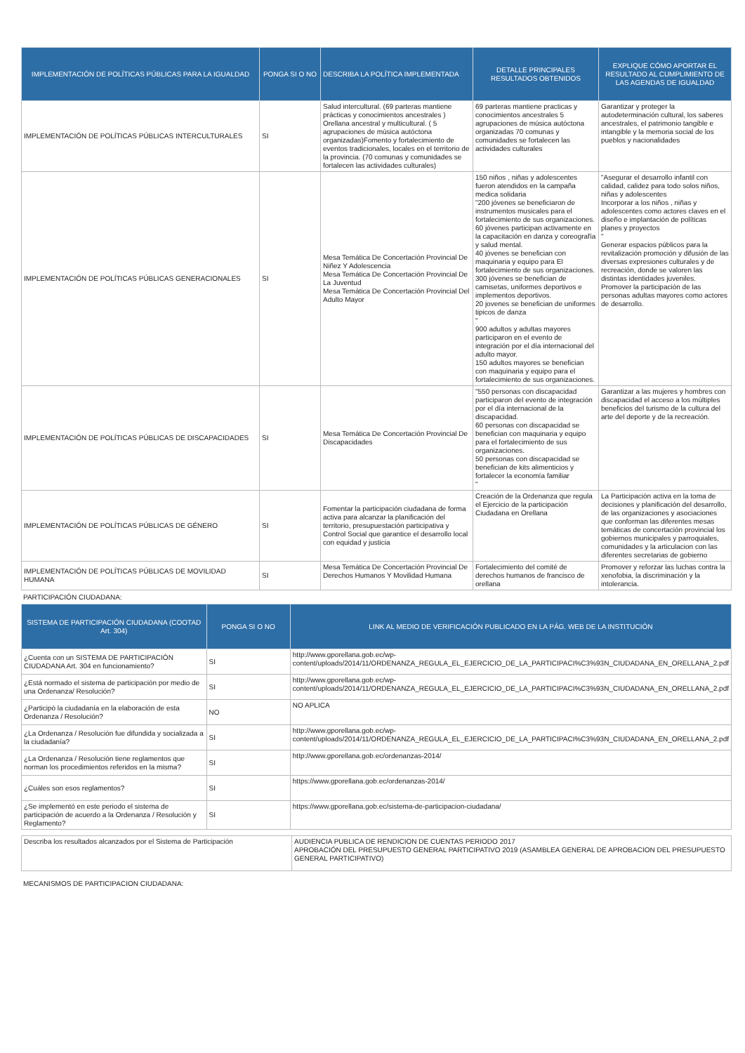| IMPLEMENTACIÓN DE POLÍTICAS PÚBLICAS PARA LA IGUALDAD | PONGA SI O NO | DESCRIBA LA POLÍTICA IMPLEMENTADA | DETALLE PRINCIPALES RESULTADOS OBTENIDOS | EXPLIQUE CÓMO APORTAR EL RESULTADO AL CUMPLIMIENTO DE LAS AGENDAS DE IGUALDAD |
| --- | --- | --- | --- | --- |
| IMPLEMENTACIÓN DE POLÍTICAS PÚBLICAS INTERCULTURALES | SI | Salud intercultural. (69 parteras mantiene prácticas y conocimientos ancestrales ) Orellana ancestral y multicultural. ( 5 agrupaciones de música autóctona organizadas)Fomento y fortalecimiento de eventos tradicionales, locales en el territorio de la provincia. (70 comunas y comunidades se fortalecen las actividades culturales) | 69 parteras mantiene practicas y conocimientos ancestrales 5 agrupaciones de música autóctona organizadas 70 comunas y comunidades se fortalecen las actividades culturales | Garantizar y proteger la autodeterminación cultural, los saberes ancestrales, el patrimonio tangible e intangible y la memoria social de los pueblos y nacionalidades |
| IMPLEMENTACIÓN DE POLÍTICAS PÚBLICAS GENERACIONALES | SI | Mesa Temática De Concertación Provincial De Niñez Y Adolescencia Mesa Temática De Concertación Provincial De La Juventud Mesa Temática De Concertación Provincial Del Adulto Mayor | 150 niños , niñas y adolescentes fueron atendidos en la campaña medica solidaria "200 jóvenes se beneficiaron de instrumentos musicales para el fortalecimiento de sus organizaciones. 60 jóvenes participan activamente en la capacitación en danza y coreografía y salud mental. 40 jóvenes se benefician con maquinaria y equipo para El fortalecimiento de sus organizaciones. 300 jóvenes se benefician de camisetas, uniformes deportivos e implementos deportivos. 20 jovenes se benefician de uniformes tipicos de danza " 900 adultos y adultas mayores participaron en el evento de integración por el día internacional del adulto mayor. 150 adultos mayores se benefician con maquinaria y equipo para el fortalecimiento de sus organizaciones. | "Asegurar el desarrollo infantil con calidad, calidez para todo solos niños, niñas y adolescentes Incorporar a los niños , niñas y adolescentes como actores claves en el diseño e implantación de políticas planes y proyectos " Generar espacios públicos para la revitalización promoción y difusión de las diversas expresiones culturales y de recreación, donde se valoren las distintas identidades juveniles. Promover la participación de las personas adultas mayores como actores de desarrollo. |
| IMPLEMENTACIÓN DE POLÍTICAS PÚBLICAS DE DISCAPACIDADES | SI | Mesa Temática De Concertación Provincial De Discapacidades | "550 personas con discapacidad participaron del evento de integración por el día internacional de la discapacidad. 60 personas con discapacidad se benefician con maquinaria y equipo para el fortalecimiento de sus organizaciones. 50 personas con discapacidad se benefician de kits alimenticios y fortalecer la economía familiar " | Garantizar a las mujeres y hombres con discapacidad el acceso a los múltiples beneficios del turismo de la cultura del arte del deporte y de la recreación. |
| IMPLEMENTACIÓN DE POLÍTICAS PÚBLICAS DE GÉNERO | SI | Fomentar la participación ciudadana de forma activa para alcanzar la planificación del territorio, presupuestación participativa y Control Social que garantice el desarrollo local con equidad y justicia | Creación de la Ordenanza que regula el Ejercicio de la participación Ciudadana en Orellana | La Participación activa en la toma de decisiones y planificación del desarrollo, de las organizaciones y asociaciones que conforman las diferentes mesas temáticas de concertación provincial los gobiernos municipales y parroquiales, comunidades y la articulacion con las diferentes secretarias de gobierno |
| IMPLEMENTACIÓN DE POLÍTICAS PÚBLICAS DE MOVILIDAD HUMANA | SI | Mesa Temática De Concertación Provincial De Derechos Humanos Y Movilidad Humana | Fortalecimiento del comité de derechos humanos de francisco de orellana | Promover y reforzar las luchas contra la xenofobia, la discriminación y la intolerancia. |
PARTICIPACIÓN CIUDADANA:
| SISTEMA DE PARTICIPACIÓN CIUDADANA (COOTAD Art. 304) | PONGA SI O NO | LINK AL MEDIO DE VERIFICACIÓN PUBLICADO EN LA PÁG. WEB DE LA INSTITUCIÓN |
| --- | --- | --- |
| ¿Cuenta con un SISTEMA DE PARTICIPACIÓN CIUDADANA Art. 304 en funcionamiento? | SI | http://www.gporellana.gob.ec/wp-content/uploads/2014/11/ORDENANZA_REGULA_EL_EJERCICIO_DE_LA_PARTICIPACI%C3%93N_CIUDADANA_EN_ORELLANA_2.pdf |
| ¿Está normado el sistema de participación por medio de una Ordenanza/ Resolución? | SI | http://www.gporellana.gob.ec/wp-content/uploads/2014/11/ORDENANZA_REGULA_EL_EJERCICIO_DE_LA_PARTICIPACI%C3%93N_CIUDADANA_EN_ORELLANA_2.pdf |
| ¿Participó la ciudadanía en la elaboración de esta Ordenanza / Resolución? | NO | NO APLICA |
| ¿La Ordenanza / Resolución fue difundida y socializada a la ciudadanía? | SI | http://www.gporellana.gob.ec/wp-content/uploads/2014/11/ORDENANZA_REGULA_EL_EJERCICIO_DE_LA_PARTICIPACI%C3%93N_CIUDADANA_EN_ORELLANA_2.pdf |
| ¿La Ordenanza / Resolución tiene reglamentos que norman los procedimientos referidos en la misma? | SI | http://www.gporellana.gob.ec/ordenanzas-2014/ |
| ¿Cuáles son esos reglamentos? | SI | https://www.gporellana.gob.ec/ordenanzas-2014/ |
| ¿Se implementó en este periodo el sistema de participación de acuerdo a la Ordenanza / Resolución y Reglamento? | SI | https://www.gporellana.gob.ec/sistema-de-participacion-ciudadana/ |
| Describa los resultados alcanzados por el Sistema de Participación | AUDIENCIA PUBLICA DE RENDICION DE CUENTAS PERIODO 2017 APROBACIÓN DEL PRESUPUESTO GENERAL PARTICIPATIVO 2019 (ASAMBLEA GENERAL DE APROBACION DEL PRESUPUESTO GENERAL PARTICIPATIVO) |
MECANISMOS DE PARTICIPACION CIUDADANA: